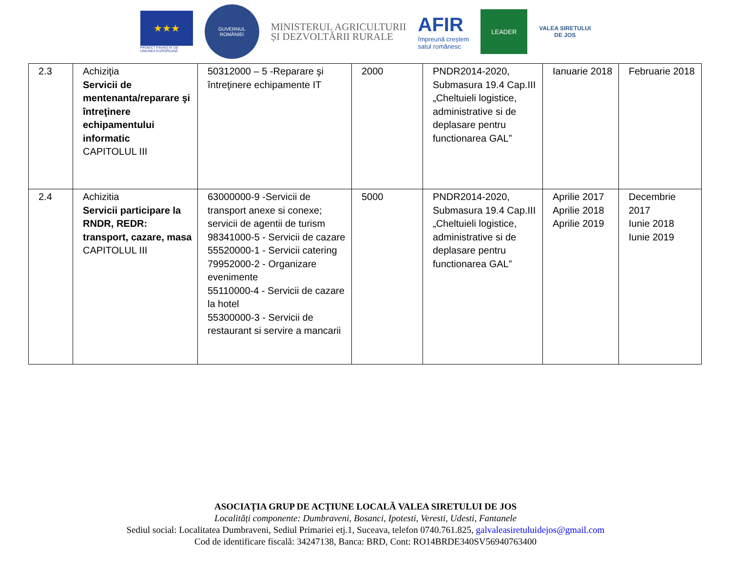★★★
PROIECT FINANȚAT DE
UNIUNEA EUROPEANĂ
GUVERNUL
ROMÂNIEI
MINISTERUL AGRICULTURII
ȘI DEZVOLTĂRII RURALE
AFIR
împreună creștem
satul românesc
LEADER
VALEA SIRETULUI
DE JOS
| 2.3 | Achiziţia Servicii de mentenanta/reparare şi întreţinere echipamentului informatic CAPITOLUL III | 50312000 – 5 -Reparare şi întreţinere echipamente IT | 2000 | PNDR2014-2020, Submasura 19.4 Cap.III „Cheltuieli logistice, administrative si de deplasare pentru functionarea GAL” | Ianuarie 2018 | Februarie 2018 |
| 2.4 | Achizitia Servicii participare la RNDR, REDR: transport, cazare, masa CAPITOLUL III | 63000000-9 -Servicii de transport anexe si conexe; servicii de agentii de turism 98341000-5 - Servicii de cazare 55520000-1 - Servicii catering 79952000-2 - Organizare evenimente 55110000-4 - Servicii de cazare la hotel 55300000-3 - Servicii de restaurant si servire a mancarii | 5000 | PNDR2014-2020, Submasura 19.4 Cap.III „Cheltuieli logistice, administrative si de deplasare pentru functionarea GAL” | Aprilie 2017 Aprilie 2018 Aprilie 2019 | Decembrie 2017 Iunie 2018 Iunie 2019 |
ASOCIAȚIA GRUP DE ACȚIUNE LOCALĂ VALEA SIRETULUI DE JOS
Localități componente: Dumbraveni, Bosanci, Ipotesti, Veresti, Udesti, Fantanele
Sediul social: Localitatea Dumbraveni, Sediul Primariei etj.1, Suceava, telefon 0740.761.825, galvaleasiretuluidejos@gmail.com
Cod de identificare fiscală: 34247138, Banca: BRD, Cont: RO14BRDE340SV56940763400